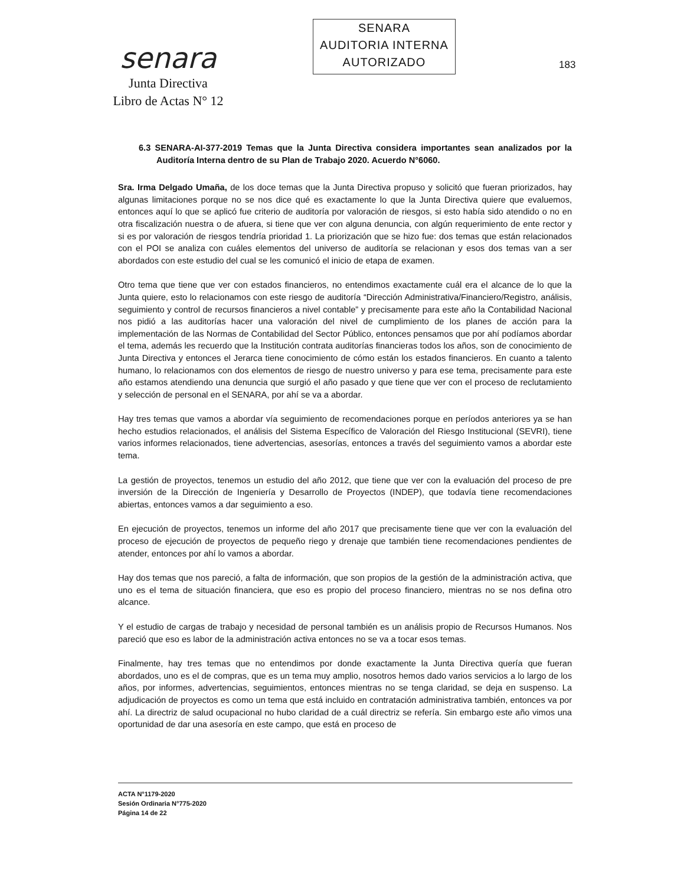senara
Junta Directiva
Libro de Actas N° 12
SENARA
AUDITORIA INTERNA
AUTORIZADO
183
6.3 SENARA-AI-377-2019 Temas que la Junta Directiva considera importantes sean analizados por la Auditoría Interna dentro de su Plan de Trabajo 2020. Acuerdo N°6060.
Sra. Irma Delgado Umaña, de los doce temas que la Junta Directiva propuso y solicitó que fueran priorizados, hay algunas limitaciones porque no se nos dice qué es exactamente lo que la Junta Directiva quiere que evaluemos, entonces aquí lo que se aplicó fue criterio de auditoría por valoración de riesgos, si esto había sido atendido o no en otra fiscalización nuestra o de afuera, si tiene que ver con alguna denuncia, con algún requerimiento de ente rector y si es por valoración de riesgos tendría prioridad 1. La priorización que se hizo fue: dos temas que están relacionados con el POI se analiza con cuáles elementos del universo de auditoría se relacionan y esos dos temas van a ser abordados con este estudio del cual se les comunicó el inicio de etapa de examen.
Otro tema que tiene que ver con estados financieros, no entendimos exactamente cuál era el alcance de lo que la Junta quiere, esto lo relacionamos con este riesgo de auditoría “Dirección Administrativa/Financiero/Registro, análisis, seguimiento y control de recursos financieros a nivel contable” y precisamente para este año la Contabilidad Nacional nos pidió a las auditorías hacer una valoración del nivel de cumplimiento de los planes de acción para la implementación de las Normas de Contabilidad del Sector Público, entonces pensamos que por ahí podíamos abordar el tema, además les recuerdo que la Institución contrata auditorías financieras todos los años, son de conocimiento de Junta Directiva y entonces el Jerarca tiene conocimiento de cómo están los estados financieros. En cuanto a talento humano, lo relacionamos con dos elementos de riesgo de nuestro universo y para ese tema, precisamente para este año estamos atendiendo una denuncia que surgió el año pasado y que tiene que ver con el proceso de reclutamiento y selección de personal en el SENARA, por ahí se va a abordar.
Hay tres temas que vamos a abordar vía seguimiento de recomendaciones porque en períodos anteriores ya se han hecho estudios relacionados, el análisis del Sistema Específico de Valoración del Riesgo Institucional (SEVRI), tiene varios informes relacionados, tiene advertencias, asesorías, entonces a través del seguimiento vamos a abordar este tema.
La gestión de proyectos, tenemos un estudio del año 2012, que tiene que ver con la evaluación del proceso de pre inversión de la Dirección de Ingeniería y Desarrollo de Proyectos (INDEP), que todavía tiene recomendaciones abiertas, entonces vamos a dar seguimiento a eso.
En ejecución de proyectos, tenemos un informe del año 2017 que precisamente tiene que ver con la evaluación del proceso de ejecución de proyectos de pequeño riego y drenaje que también tiene recomendaciones pendientes de atender, entonces por ahí lo vamos a abordar.
Hay dos temas que nos pareció, a falta de información, que son propios de la gestión de la administración activa, que uno es el tema de situación financiera, que eso es propio del proceso financiero, mientras no se nos defina otro alcance.
Y el estudio de cargas de trabajo y necesidad de personal también es un análisis propio de Recursos Humanos. Nos pareció que eso es labor de la administración activa entonces no se va a tocar esos temas.
Finalmente, hay tres temas que no entendimos por donde exactamente la Junta Directiva quería que fueran abordados, uno es el de compras, que es un tema muy amplio, nosotros hemos dado varios servicios a lo largo de los años, por informes, advertencias, seguimientos, entonces mientras no se tenga claridad, se deja en suspenso. La adjudicación de proyectos es como un tema que está incluido en contratación administrativa también, entonces va por ahí. La directriz de salud ocupacional no hubo claridad de a cuál directriz se refería. Sin embargo este año vimos una oportunidad de dar una asesoría en este campo, que está en proceso de
ACTA N°1179-2020
Sesión Ordinaria N°775-2020
Página 14 de 22